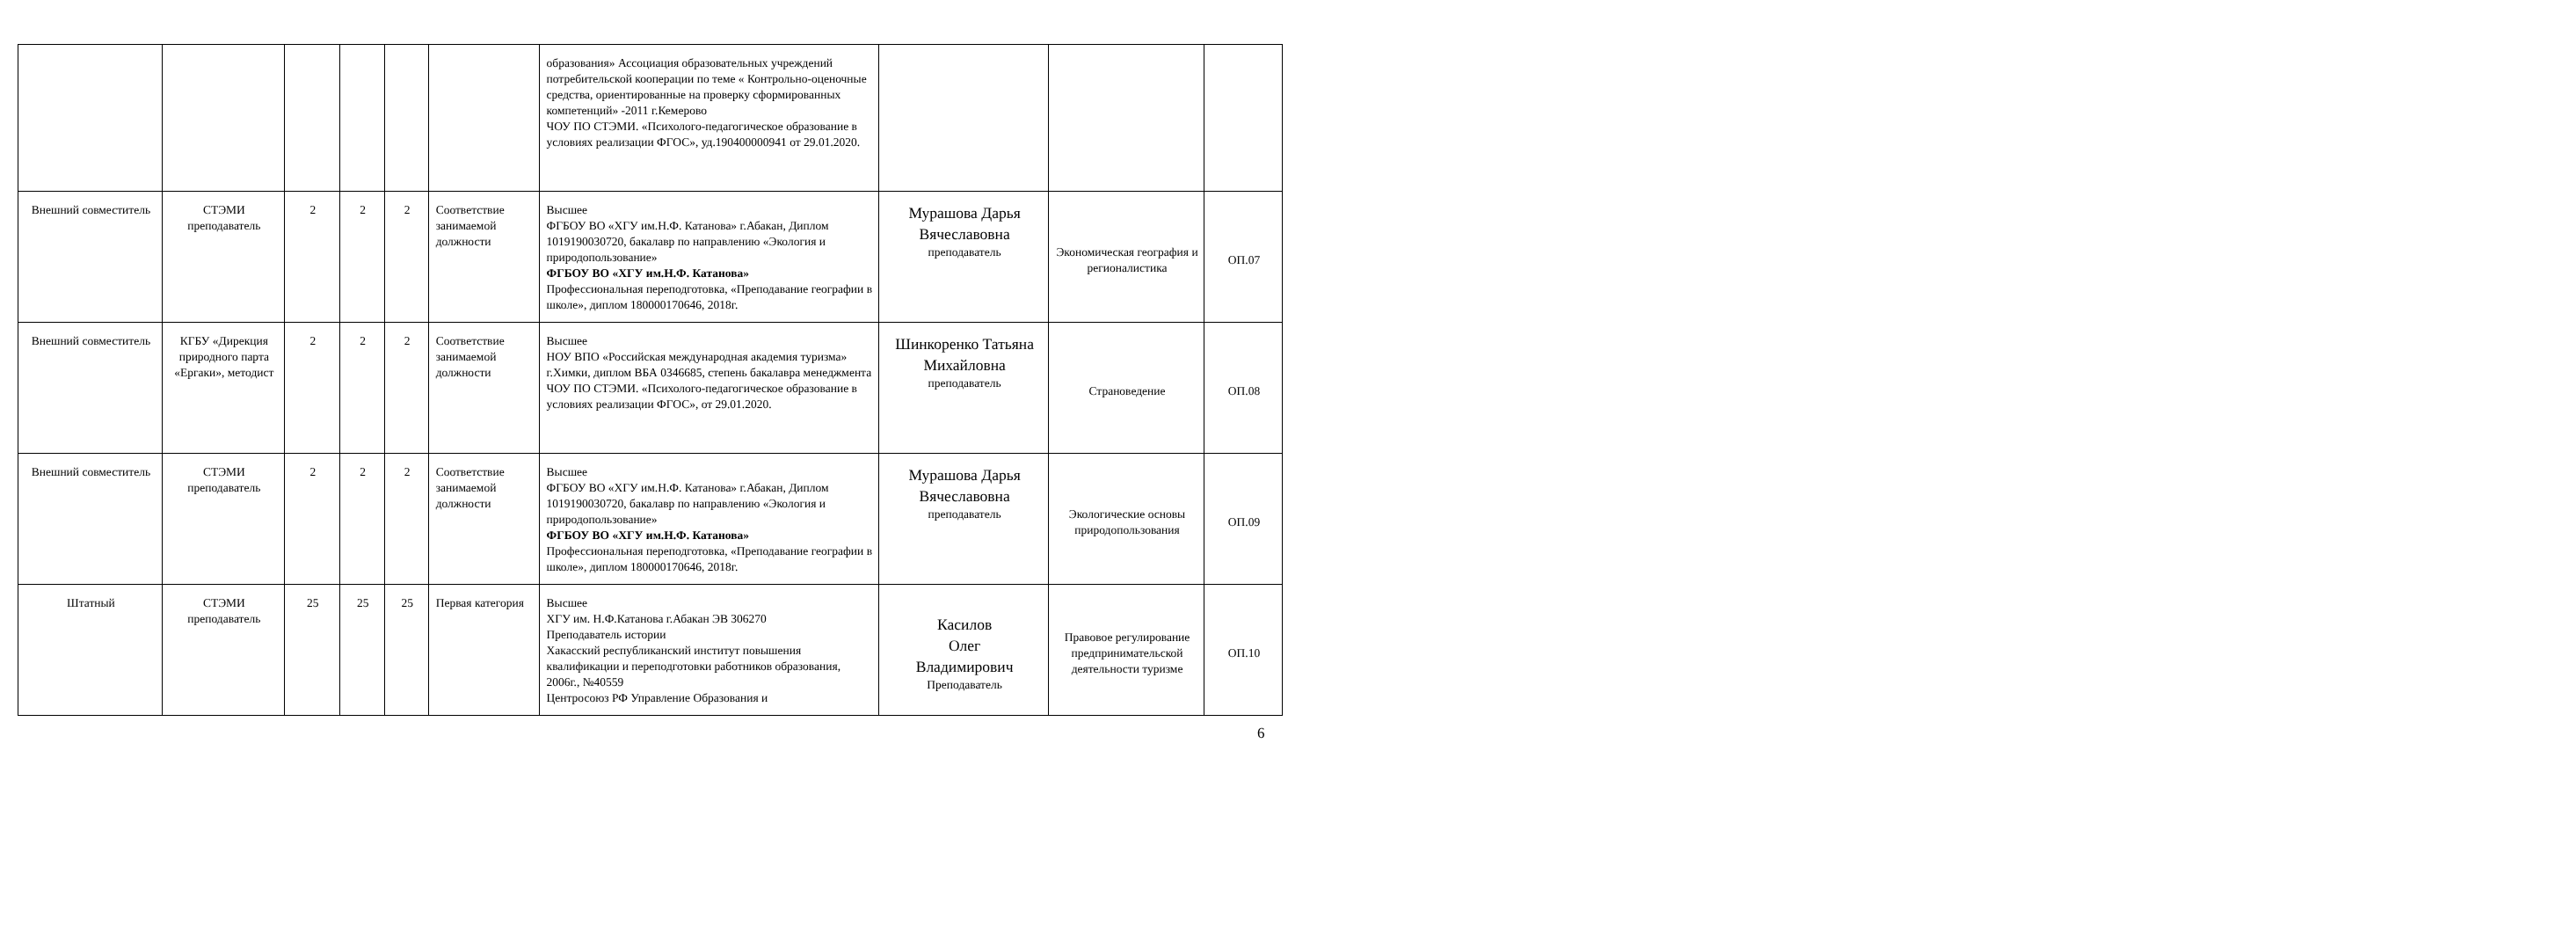| | | | | | | образования» Ассоциация образовательных учреждений потребительской кооперации по теме « Контрольно-оценочные средства, ориентированные на проверку сформированных компетенций» -2011 г.Кемерово ЧОУ ПО СТЭМИ. «Психолого-педагогическое образование в условиях реализации ФГОС», уд.190400000941 от 29.01.2020. | | | |
| Внешний совместитель | СТЭМИ преподаватель | 2 | 2 | 2 | Соответствие занимаемой должности | Высшее ФГБОУ ВО «ХГУ им.Н.Ф. Катанова» г.Абакан, Диплом 1019190030720, бакалавр по направлению «Экология и природопользование» ФГБОУ ВО «ХГУ им.Н.Ф. Катанова» Профессиональная переподготовка, «Преподавание географии в школе», диплом 180000170646, 2018г. | Мурашова Дарья Вячеславовна преподаватель | Экономическая география и регионалистика | ОП.07 |
| Внешний совместитель | КГБУ «Дирекция природного парта «Ергаки», методист | 2 | 2 | 2 | Соответствие занимаемой должности | Высшее НОУ ВПО «Российская международная академия туризма» г.Химки, диплом ВБА 0346685, степень бакалавра менеджмента ЧОУ ПО СТЭМИ. «Психолого-педагогическое образование в условиях реализации ФГОС», от 29.01.2020. | Шинкоренко Татьяна Михайловна преподаватель | Страноведение | ОП.08 |
| Внешний совместитель | СТЭМИ преподаватель | 2 | 2 | 2 | Соответствие занимаемой должности | Высшее ФГБОУ ВО «ХГУ им.Н.Ф. Катанова» г.Абакан, Диплом 1019190030720, бакалавр по направлению «Экология и природопользование» ФГБОУ ВО «ХГУ им.Н.Ф. Катанова» Профессиональная переподготовка, «Преподавание географии в школе», диплом 180000170646, 2018г. | Мурашова Дарья Вячеславовна преподаватель | Экологические основы природопользования | ОП.09 |
| Штатный | СТЭМИ преподаватель | 25 | 25 | 25 | Первая категория | Высшее ХГУ им. Н.Ф.Катанова г.Абакан ЭВ 306270 Преподаватель истории Хакасский республиканский институт повышения квалификации и переподготовки работников образования, 2006г., №40559 Центросоюз РФ Управление Образования и | Касилов Олег Владимирович Преподаватель | Правовое регулирование предпринимательской деятельности туризме | ОП.10 |
6